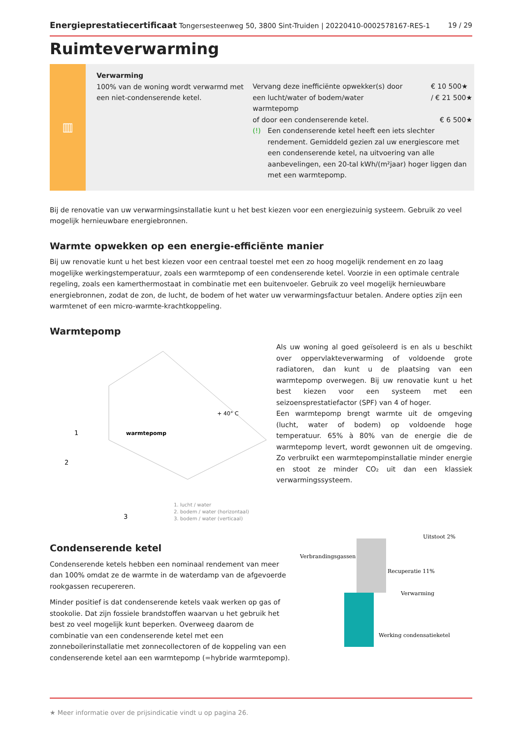Energieprestatiecertificaat Tongersesteenweg 50, 3800 Sint-Truiden | 20220410-0002578167-RES-1 19 / 29
Ruimteverwarming
▥
Verwarming
100% van de woning wordt verwarmd met een niet-condenserende ketel.
Vervang deze inefficiënte opwekker(s) door
een lucht/water of bodem/water
warmtepomp € 10 500★
/ € 21 500★
of door een condenserende ketel. € 6 500★
(!) Een condenserende ketel heeft een iets slechter rendement. Gemiddeld gezien zal uw energiescore met een condenserende ketel, na uitvoering van alle aanbevelingen, een 20-tal kWh/(m²jaar) hoger liggen dan met een warmtepomp.
Bij de renovatie van uw verwarmingsinstallatie kunt u het best kiezen voor een energiezuinig systeem. Gebruik zo veel mogelijk hernieuwbare energiebronnen.
Warmte opwekken op een energie-efficiënte manier
Bij uw renovatie kunt u het best kiezen voor een centraal toestel met een zo hoog mogelijk rendement en zo laag mogelijke werkingstemperatuur, zoals een warmtepomp of een condenserende ketel. Voorzie in een optimale centrale regeling, zoals een kamerthermostaat in combinatie met een buitenvoeler. Gebruik zo veel mogelijk hernieuwbare energiebronnen, zodat de zon, de lucht, de bodem of het water uw verwarmingsfactuur betalen. Andere opties zijn een warmtenet of een micro-warmte-krachtkoppeling.
Warmtepomp
+ 40° C
warmtepomp
1
2
3
1. lucht / water
2. bodem / water (horizontaal)
3. bodem / water (verticaal)
Als uw woning al goed geïsoleerd is en als u beschikt over oppervlakteverwarming of voldoende grote radiatoren, dan kunt u de plaatsing van een warmtepomp overwegen. Bij uw renovatie kunt u het best kiezen voor een systeem met een seizoensprestatiefactor (SPF) van 4 of hoger.
Een warmtepomp brengt warmte uit de omgeving (lucht, water of bodem) op voldoende hoge temperatuur. 65% à 80% van de energie die de warmtepomp levert, wordt gewonnen uit de omgeving. Zo verbruikt een warmtepompinstallatie minder energie en stoot ze minder CO₂ uit dan een klassiek verwarmingssysteem.
Condenserende ketel
Condenserende ketels hebben een nominaal rendement van meer dan 100% omdat ze de warmte in de waterdamp van de afgevoerde rookgassen recupereren.
Minder positief is dat condenserende ketels vaak werken op gas of stookolie. Dat zijn fossiele brandstoffen waarvan u het gebruik het best zo veel mogelijk kunt beperken. Overweeg daarom de combinatie van een condenserende ketel met een zonneboilerinstallatie met zonnecollectoren of de koppeling van een condenserende ketel aan een warmtepomp (=hybride warmtepomp).
Verbrandingsgassen
Uitstoot 2%
Recuperatie 11%
Verwarming
Werking condensatieketel
★ Meer informatie over de prijsindicatie vindt u op pagina 26.